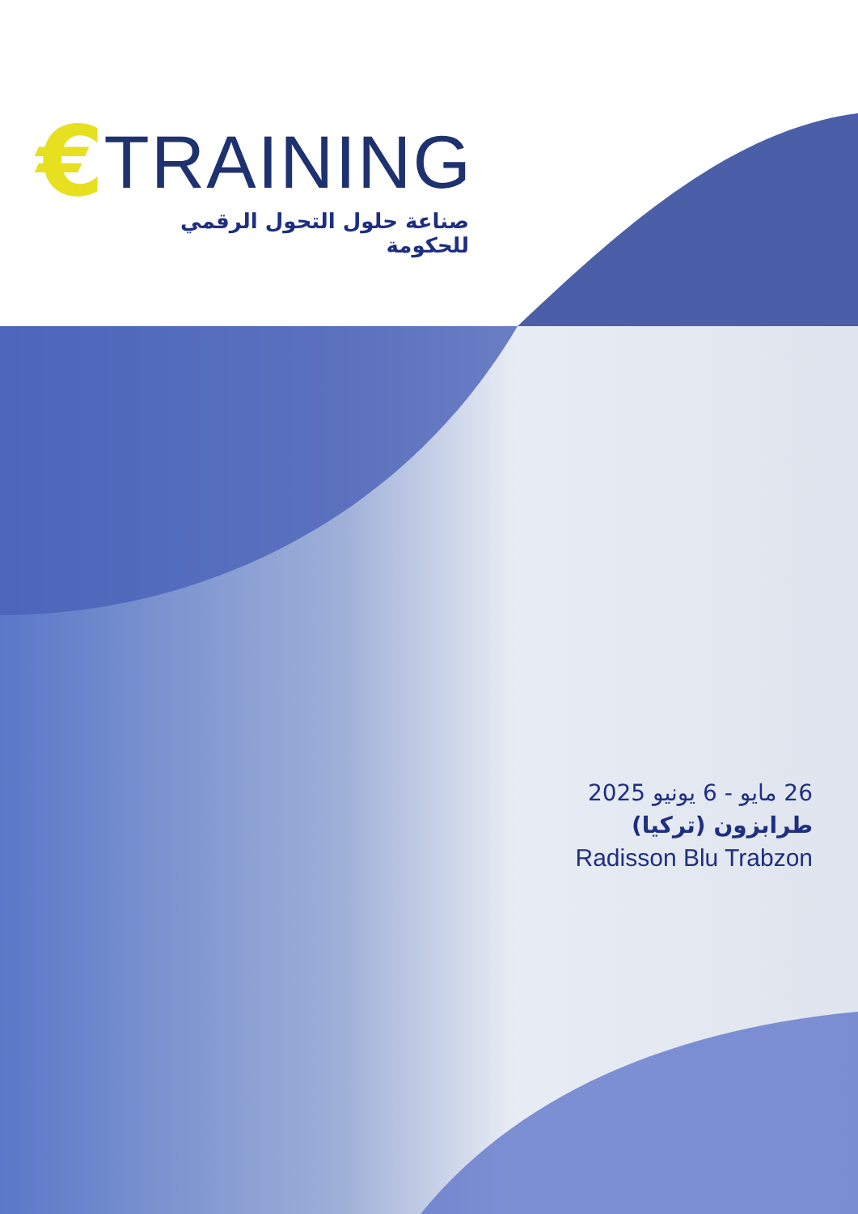€ TRAINING
صناعة حلول التحول الرقمي للحكومة
26 مايو - 6 يونيو 2025
طرابزون (تركيا)
Radisson Blu Trabzon